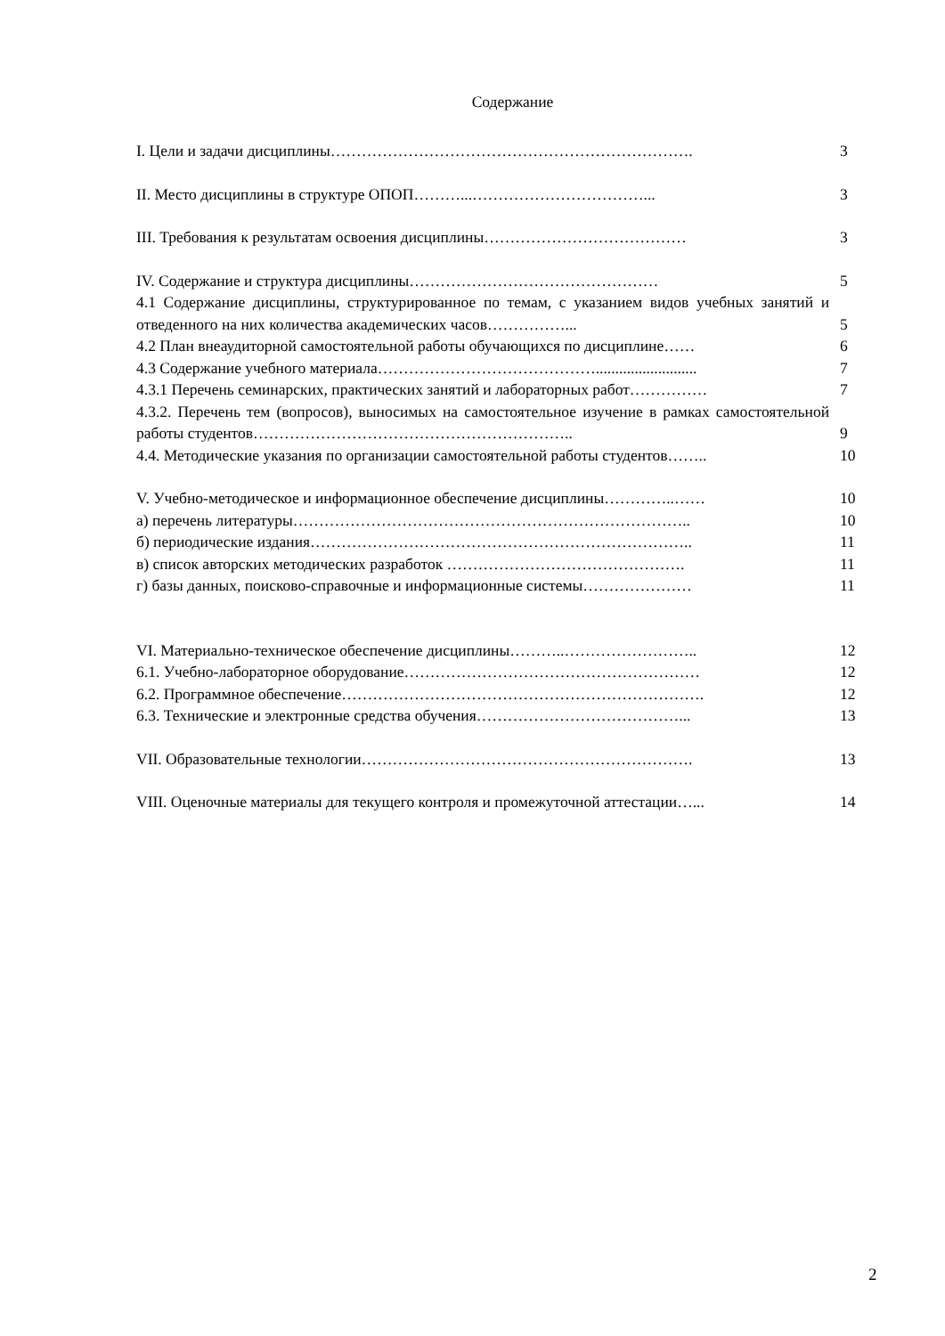Содержание
| I. Цели и задачи дисциплины……………………………………………………………. | 3 |
| II. Место дисциплины в структуре ОПОП………...……………………………... | 3 |
| III. Требования к результатам освоения дисциплины………………………………… | 3 |
| IV. Содержание и структура дисциплины………………………………………… | 5 |
| 4.1 Содержание дисциплины, структурированное по темам, с указанием видов учебных занятий и отведенного на них количества академических часов……………... | 5 |
| 4.2 План внеаудиторной самостоятельной работы обучающихся по дисциплине…… | 6 |
| 4.3 Содержание учебного материала…………………………………….......................... | 7 |
| 4.3.1 Перечень семинарских, практических занятий и лабораторных работ…………… | 7 |
| 4.3.2. Перечень тем (вопросов), выносимых на самостоятельное изучение в рамках самостоятельной работы студентов…………………………………………………….. | 9 |
| 4.4. Методические указания по организации самостоятельной работы студентов…….. | 10 |
| V. Учебно-методическое и информационное обеспечение дисциплины…………..…… | 10 |
| а) перечень литературы………………………………………………………………….. | 10 |
| б) периодические издания……………………………………………………………….. | 11 |
| в) список авторских методических разработок ………………………………………. | 11 |
| г) базы данных, поисково-справочные и информационные системы………………… | 11 |
| VI. Материально-техническое обеспечение дисциплины………..…………………….. | 12 |
| 6.1. Учебно-лабораторное оборудование………………………………………………… | 12 |
| 6.2. Программное обеспечение……………………………………………………………. | 12 |
| 6.3. Технические и электронные средства обучения…………………………………... | 13 |
| VII. Образовательные технологии………………………………………………………. | 13 |
| VIII. Оценочные материалы для текущего контроля и промежуточной аттестации…... | 14 |
2